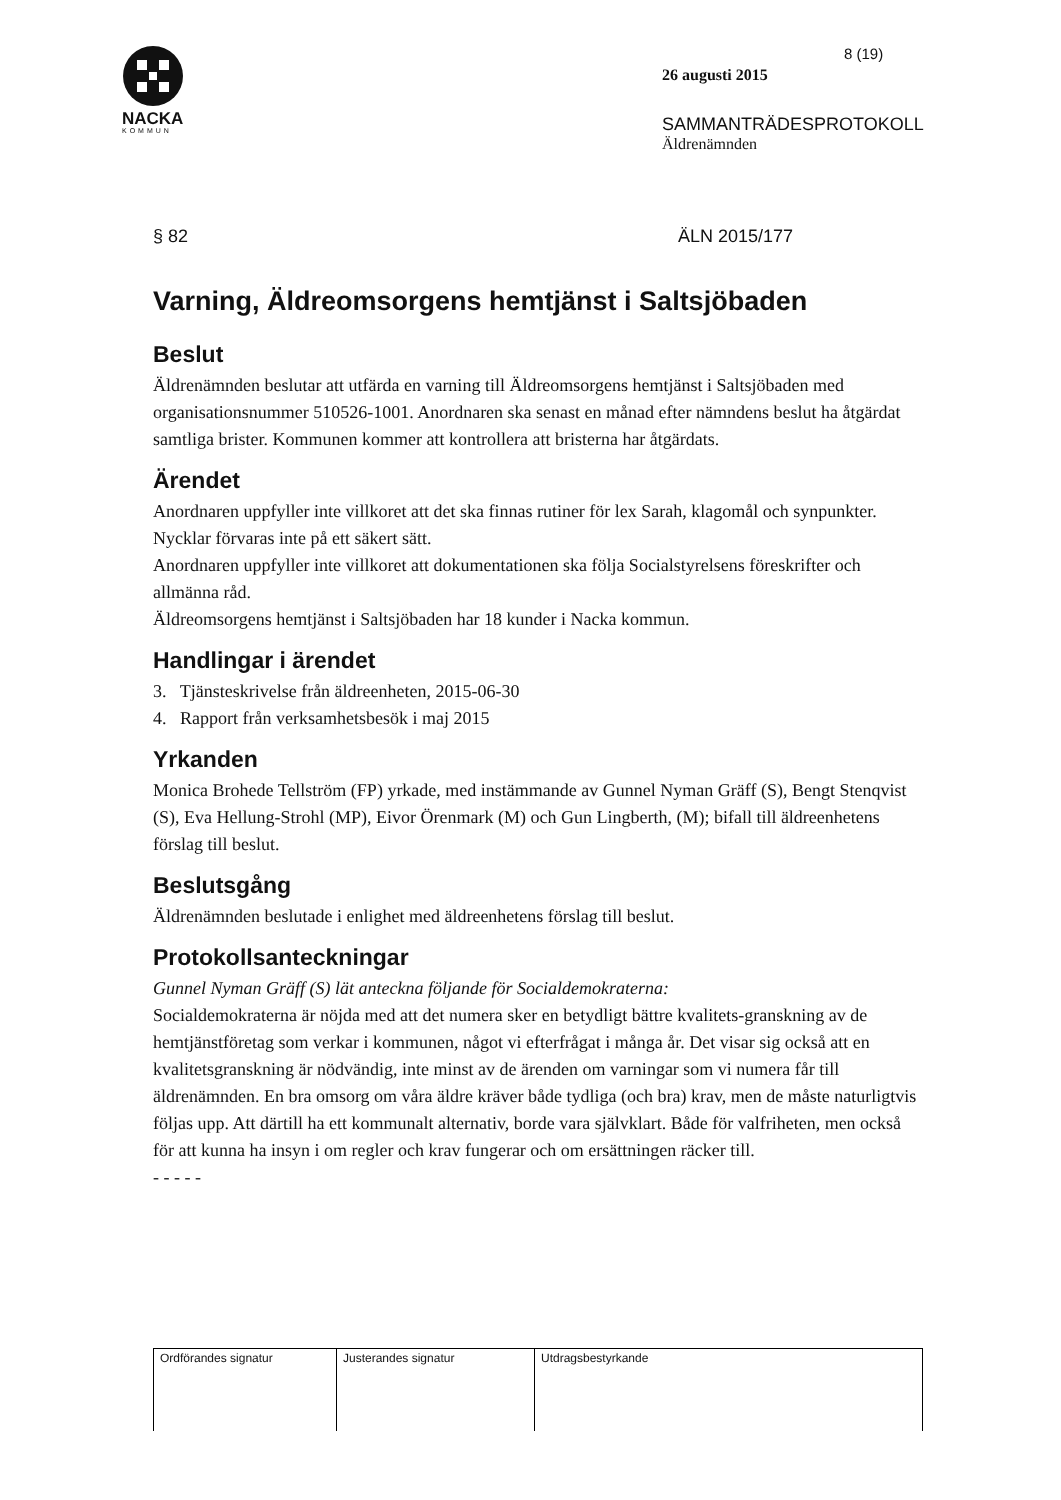NACKA
KOMMUN
8 (19)
26 augusti 2015
SAMMANTRÄDESPROTOKOLL
Äldrenämnden
§ 82 ÄLN 2015/177
Varning, Äldreomsorgens hemtjänst i Saltsjöbaden
Beslut
Äldrenämnden beslutar att utfärda en varning till Äldreomsorgens hemtjänst i Saltsjöbaden med organisationsnummer 510526-1001. Anordnaren ska senast en månad efter nämndens beslut ha åtgärdat samtliga brister. Kommunen kommer att kontrollera att bristerna har åtgärdats.
Ärendet
Anordnaren uppfyller inte villkoret att det ska finnas rutiner för lex Sarah, klagomål och synpunkter.
Nycklar förvaras inte på ett säkert sätt.
Anordnaren uppfyller inte villkoret att dokumentationen ska följa Socialstyrelsens föreskrifter och allmänna råd.
Äldreomsorgens hemtjänst i Saltsjöbaden har 18 kunder i Nacka kommun.
Handlingar i ärendet
3. Tjänsteskrivelse från äldreenheten, 2015-06-30
4. Rapport från verksamhetsbesök i maj 2015
Yrkanden
Monica Brohede Tellström (FP) yrkade, med instämmande av Gunnel Nyman Gräff (S), Bengt Stenqvist (S), Eva Hellung-Strohl (MP), Eivor Örenmark (M) och Gun Lingberth, (M); bifall till äldreenhetens förslag till beslut.
Beslutsgång
Äldrenämnden beslutade i enlighet med äldreenhetens förslag till beslut.
Protokollsanteckningar
Gunnel Nyman Gräff (S) lät anteckna följande för Socialdemokraterna:
Socialdemokraterna är nöjda med att det numera sker en betydligt bättre kvalitets-granskning av de hemtjänstföretag som verkar i kommunen, något vi efterfrågat i många år. Det visar sig också att en kvalitetsgranskning är nödvändig, inte minst av de ärenden om varningar som vi numera får till äldrenämnden. En bra omsorg om våra äldre kräver både tydliga (och bra) krav, men de måste naturligtvis följas upp. Att därtill ha ett kommunalt alternativ, borde vara självklart. Både för valfriheten, men också för att kunna ha insyn i om regler och krav fungerar och om ersättningen räcker till.
- - - - -
| Ordförandes signatur | Justerandes signatur | Utdragsbestyrkande |